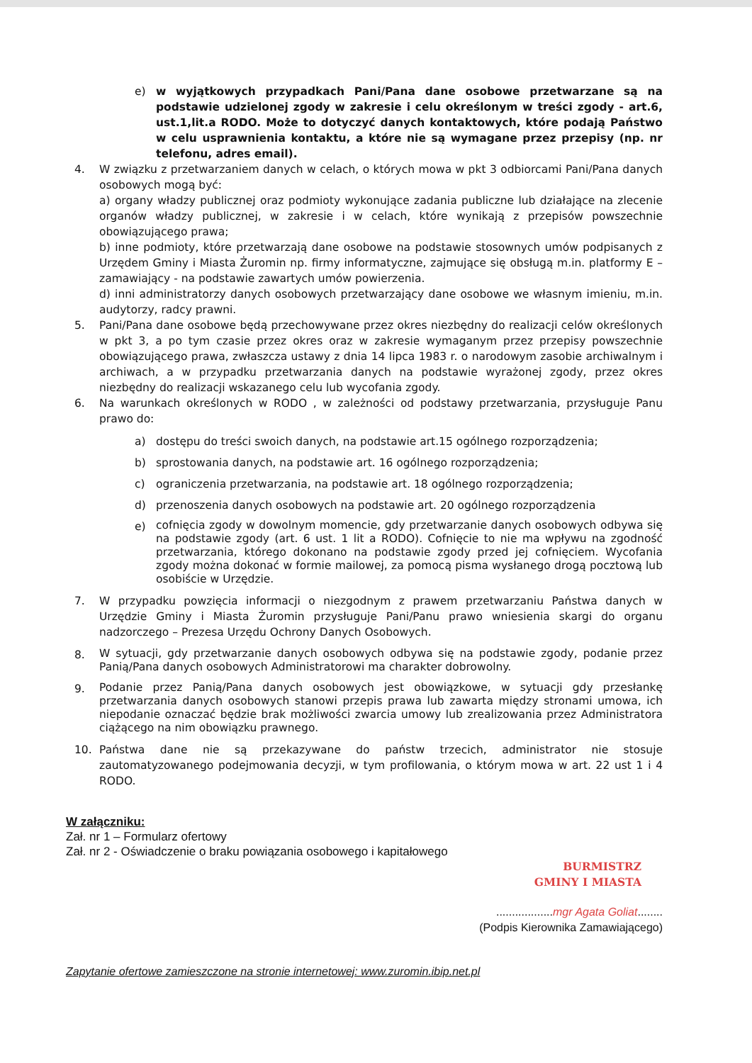e) w wyjątkowych przypadkach Pani/Pana dane osobowe przetwarzane są na podstawie udzielonej zgody w zakresie i celu określonym w treści zgody - art.6, ust.1,lit.a RODO. Może to dotyczyć danych kontaktowych, które podają Państwo w celu usprawnienia kontaktu, a które nie są wymagane przez przepisy (np. nr telefonu, adres email).
4. W związku z przetwarzaniem danych w celach, o których mowa w pkt 3 odbiorcami Pani/Pana danych osobowych mogą być:
a) organy władzy publicznej oraz podmioty wykonujące zadania publiczne lub działające na zlecenie organów władzy publicznej, w zakresie i w celach, które wynikają z przepisów powszechnie obowiązującego prawa;
b) inne podmioty, które przetwarzają dane osobowe na podstawie stosownych umów podpisanych z Urzędem Gminy i Miasta Żuromin np. firmy informatyczne, zajmujące się obsługą m.in. platformy E – zamawiający - na podstawie zawartych umów powierzenia.
d) inni administratorzy danych osobowych przetwarzający dane osobowe we własnym imieniu, m.in. audytorzy, radcy prawni.
5. Pani/Pana dane osobowe będą przechowywane przez okres niezbędny do realizacji celów określonych w pkt 3, a po tym czasie przez okres oraz w zakresie wymaganym przez przepisy powszechnie obowiązującego prawa, zwłaszcza ustawy z dnia 14 lipca 1983 r. o narodowym zasobie archiwalnym i archiwach, a w przypadku przetwarzania danych na podstawie wyrażonej zgody, przez okres niezbędny do realizacji wskazanego celu lub wycofania zgody.
6. Na warunkach określonych w RODO , w zależności od podstawy przetwarzania, przysługuje Panu prawo do:
a) dostępu do treści swoich danych, na podstawie art.15 ogólnego rozporządzenia;
b) sprostowania danych, na podstawie art. 16 ogólnego rozporządzenia;
c) ograniczenia przetwarzania, na podstawie art. 18 ogólnego rozporządzenia;
d) przenoszenia danych osobowych na podstawie art. 20 ogólnego rozporządzenia
e)
cofnięcia zgody w dowolnym momencie, gdy przetwarzanie danych osobowych odbywa się na podstawie zgody (art. 6 ust. 1 lit a RODO). Cofnięcie to nie ma wpływu na zgodność przetwarzania, którego dokonano na podstawie zgody przed jej cofnięciem. Wycofania zgody można dokonać w formie mailowej, za pomocą pisma wysłanego drogą pocztową lub osobiście w Urzędzie.
7. W przypadku powzięcia informacji o niezgodnym z prawem przetwarzaniu Państwa danych w Urzędzie Gminy i Miasta Żuromin przysługuje Pani/Panu prawo wniesienia skargi do organu nadzorczego – Prezesa Urzędu Ochrony Danych Osobowych.
8.
W sytuacji, gdy przetwarzanie danych osobowych odbywa się na podstawie zgody, podanie przez Panią/Pana danych osobowych Administratorowi ma charakter dobrowolny.
9.
Podanie przez Panią/Pana danych osobowych jest obowiązkowe, w sytuacji gdy przesłankę przetwarzania danych osobowych stanowi przepis prawa lub zawarta między stronami umowa, ich niepodanie oznaczać będzie brak możliwości zwarcia umowy lub zrealizowania przez Administratora ciążącego na nim obowiązku prawnego.
10. Państwa dane nie są przekazywane do państw trzecich, administrator nie stosuje zautomatyzowanego podejmowania decyzji, w tym profilowania, o którym mowa w art. 22 ust 1 i 4 RODO.
W załączniku:
Zał. nr 1 – Formularz ofertowy
Zał. nr 2 - Oświadczenie o braku powiązania osobowego i kapitałowego
BURMISTRZ
GMINY I MIASTA
..................mgr Agata Goliat........
(Podpis Kierownika Zamawiającego)
Zapytanie ofertowe zamieszczone na stronie internetowej: www.zuromin.ibip.net.pl